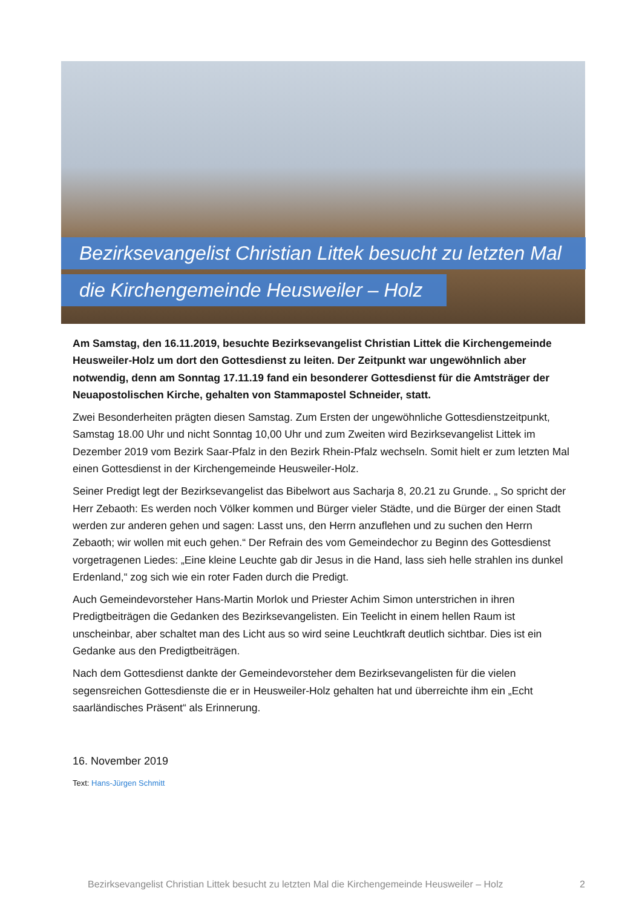Bezirksevangelist Christian Littek besucht zu letzten Mal
die Kirchengemeinde Heusweiler – Holz
Am Samstag, den 16.11.2019, besuchte Bezirksevangelist Christian Littek die Kirchengemeinde Heusweiler-Holz um dort den Gottesdienst zu leiten. Der Zeitpunkt war ungewöhnlich aber notwendig, denn am Sonntag 17.11.19 fand ein besonderer Gottesdienst für die Amtsträger der Neuapostolischen Kirche, gehalten von Stammapostel Schneider, statt.
Zwei Besonderheiten prägten diesen Samstag. Zum Ersten der ungewöhnliche Gottesdienstzeitpunkt, Samstag 18.00 Uhr und nicht Sonntag 10,00 Uhr und zum Zweiten wird Bezirksevangelist Littek im Dezember 2019 vom Bezirk Saar-Pfalz in den Bezirk Rhein-Pfalz wechseln. Somit hielt er zum letzten Mal einen Gottesdienst in der Kirchengemeinde Heusweiler-Holz.
Seiner Predigt legt der Bezirksevangelist das Bibelwort aus Sacharja 8, 20.21 zu Grunde. „ So spricht der Herr Zebaoth: Es werden noch Völker kommen und Bürger vieler Städte, und die Bürger der einen Stadt werden zur anderen gehen und sagen: Lasst uns, den Herrn anzuflehen und zu suchen den Herrn Zebaoth; wir wollen mit euch gehen.“ Der Refrain des vom Gemeindechor zu Beginn des Gottesdienst vorgetragenen Liedes: „Eine kleine Leuchte gab dir Jesus in die Hand, lass sieh helle strahlen ins dunkel Erdenland,“ zog sich wie ein roter Faden durch die Predigt.
Auch Gemeindevorsteher Hans-Martin Morlok und Priester Achim Simon unterstrichen in ihren Predigtbeiträgen die Gedanken des Bezirksevangelisten. Ein Teelicht in einem hellen Raum ist unscheinbar, aber schaltet man des Licht aus so wird seine Leuchtkraft deutlich sichtbar. Dies ist ein Gedanke aus den Predigtbeiträgen.
Nach dem Gottesdienst dankte der Gemeindevorsteher dem Bezirksevangelisten für die vielen segensreichen Gottesdienste die er in Heusweiler-Holz gehalten hat und überreichte ihm ein „Echt saarländisches Präsent“ als Erinnerung.
16. November 2019
Text: Hans-Jürgen Schmitt
Bezirksevangelist Christian Littek besucht zu letzten Mal die Kirchengemeinde Heusweiler – Holz 2